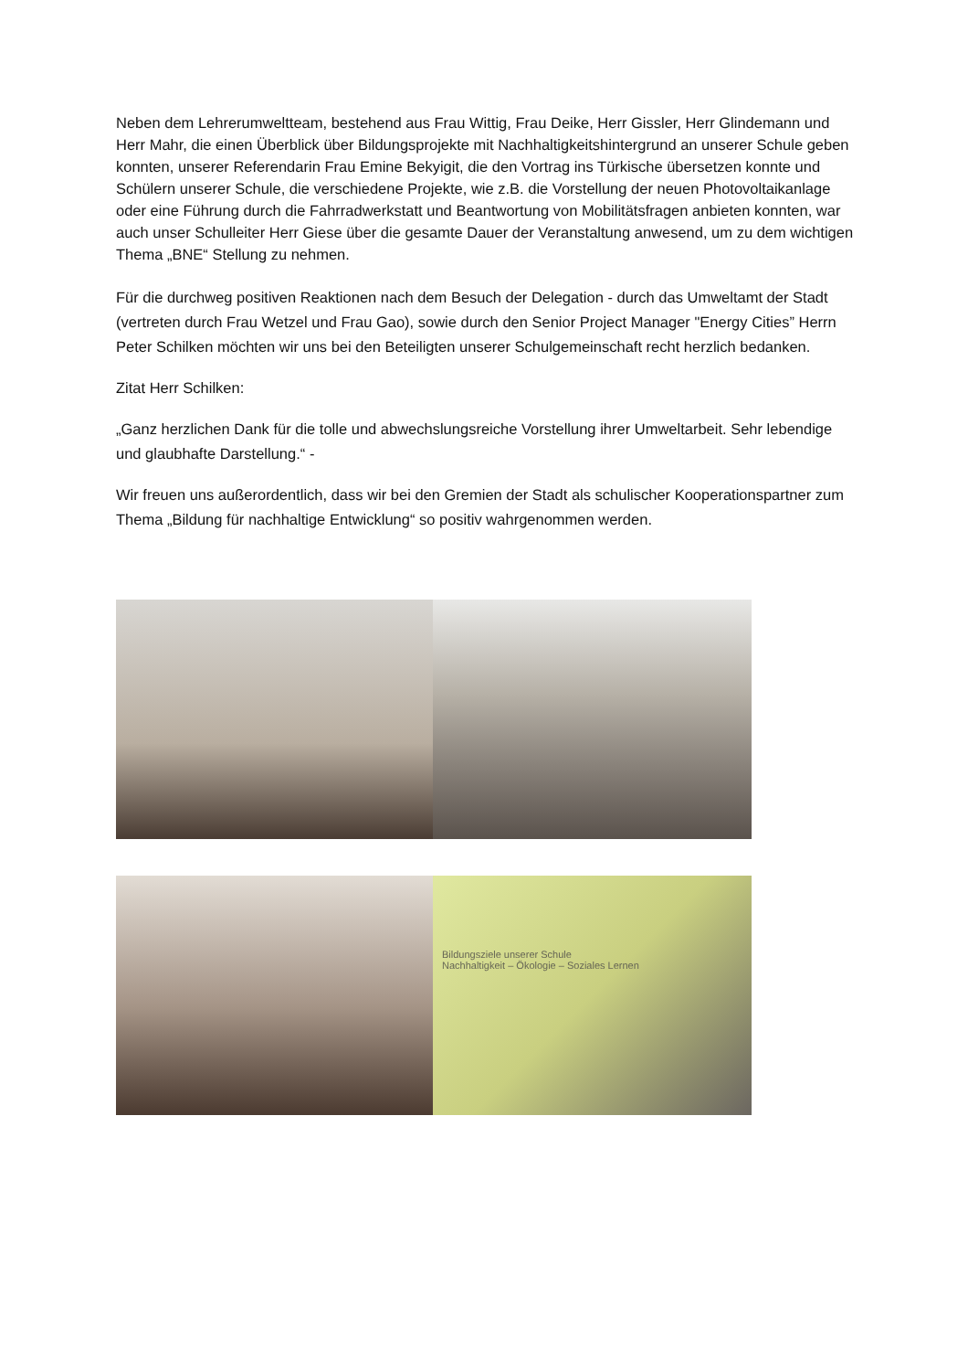Neben dem Lehrerumweltteam, bestehend aus Frau Wittig, Frau Deike, Herr Gissler, Herr Glindemann und Herr Mahr, die einen Überblick über Bildungsprojekte mit Nachhaltigkeitshintergrund an unserer Schule geben konnten, unserer Referendarin Frau Emine Bekyigit, die den Vortrag ins Türkische übersetzen konnte und Schülern unserer Schule, die verschiedene Projekte, wie z.B. die Vorstellung der neuen Photovoltaikanlage oder eine Führung durch die Fahrradwerkstatt und Beantwortung von Mobilitätsfragen anbieten konnten, war auch unser Schulleiter Herr Giese über die gesamte Dauer der Veranstaltung anwesend, um zu dem wichtigen Thema „BNE“ Stellung zu nehmen.
Für die durchweg positiven Reaktionen nach dem Besuch der Delegation - durch das Umweltamt der Stadt (vertreten durch Frau Wetzel und Frau Gao), sowie durch den Senior Project Manager "Energy Cities” Herrn Peter Schilken möchten wir uns bei den Beteiligten unserer Schulgemeinschaft recht herzlich bedanken.
Zitat Herr Schilken:
„Ganz herzlichen Dank für die tolle und abwechslungsreiche Vorstellung ihrer Umweltarbeit. Sehr lebendige und glaubhafte Darstellung.“ -
Wir freuen uns außerordentlich, dass wir bei den Gremien der Stadt als schulischer Kooperationspartner zum Thema „Bildung für nachhaltige Entwicklung“ so positiv wahrgenommen werden.
Bildungsziele unserer Schule
Nachhaltigkeit – Ökologie – Soziales Lernen